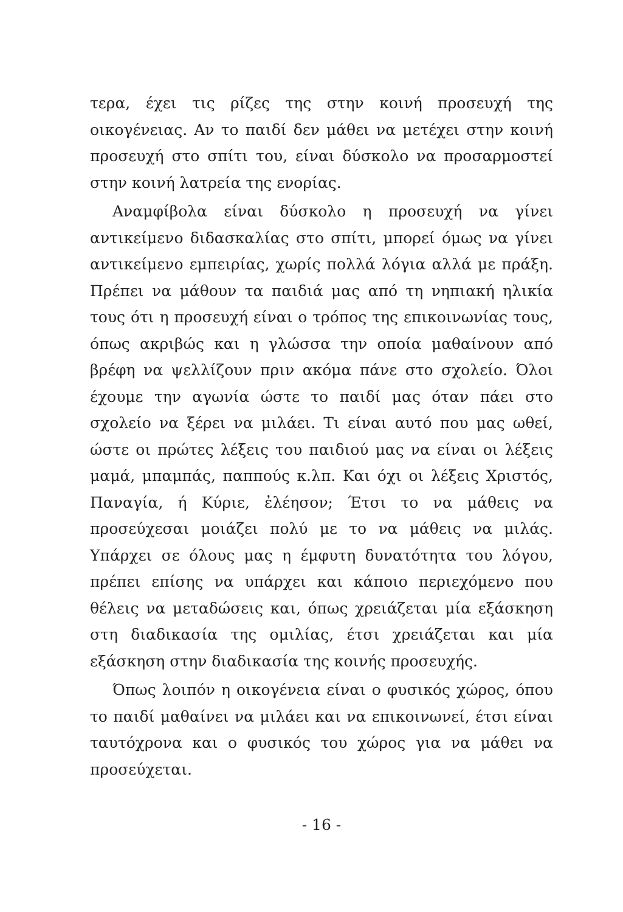τερα, έχει τις ρίζες της στην κοινή προσευχή της οικογένειας. Αν το παιδί δεν μάθει να μετέχει στην κοινή προσευχή στο σπίτι του, είναι δύσκολο να προσαρμοστεί στην κοινή λατρεία της ενορίας.
Αναμφίβολα είναι δύσκολο η προσευχή να γίνει αντικείμενο διδασκαλίας στο σπίτι, μπορεί όμως να γίνει αντικείμενο εμπειρίας, χωρίς πολλά λόγια αλλά με πράξη. Πρέπει να μάθουν τα παιδιά μας από τη νηπιακή ηλικία τους ότι η προσευχή είναι ο τρόπος της επικοινωνίας τους, όπως ακριβώς και η γλώσσα την οποία μαθαίνουν από βρέφη να ψελλίζουν πριν ακόμα πάνε στο σχολείο. Όλοι έχουμε την αγωνία ώστε το παιδί μας όταν πάει στο σχολείο να ξέρει να μιλάει. Τι είναι αυτό που μας ωθεί, ώστε οι πρώτες λέξεις του παιδιού μας να είναι οι λέξεις μαμά, μπαμπάς, παππούς κ.λπ. Και όχι οι λέξεις Χριστός, Παναγία, ή Κύριε, ἐλέησον; Έτσι το να μάθεις να προσεύχεσαι μοιάζει πολύ με το να μάθεις να μιλάς. Υπάρχει σε όλους μας η έμφυτη δυνατότητα του λόγου, πρέπει επίσης να υπάρχει και κάποιο περιεχόμενο που θέλεις να μεταδώσεις και, όπως χρειάζεται μία εξάσκηση στη διαδικασία της ομιλίας, έτσι χρειάζεται και μία εξάσκηση στην διαδικασία της κοινής προσευχής.
Όπως λοιπόν η οικογένεια είναι ο φυσικός χώρος, όπου το παιδί μαθαίνει να μιλάει και να επικοινωνεί, έτσι είναι ταυτόχρονα και ο φυσικός του χώρος για να μάθει να προσεύχεται.
- 16 -